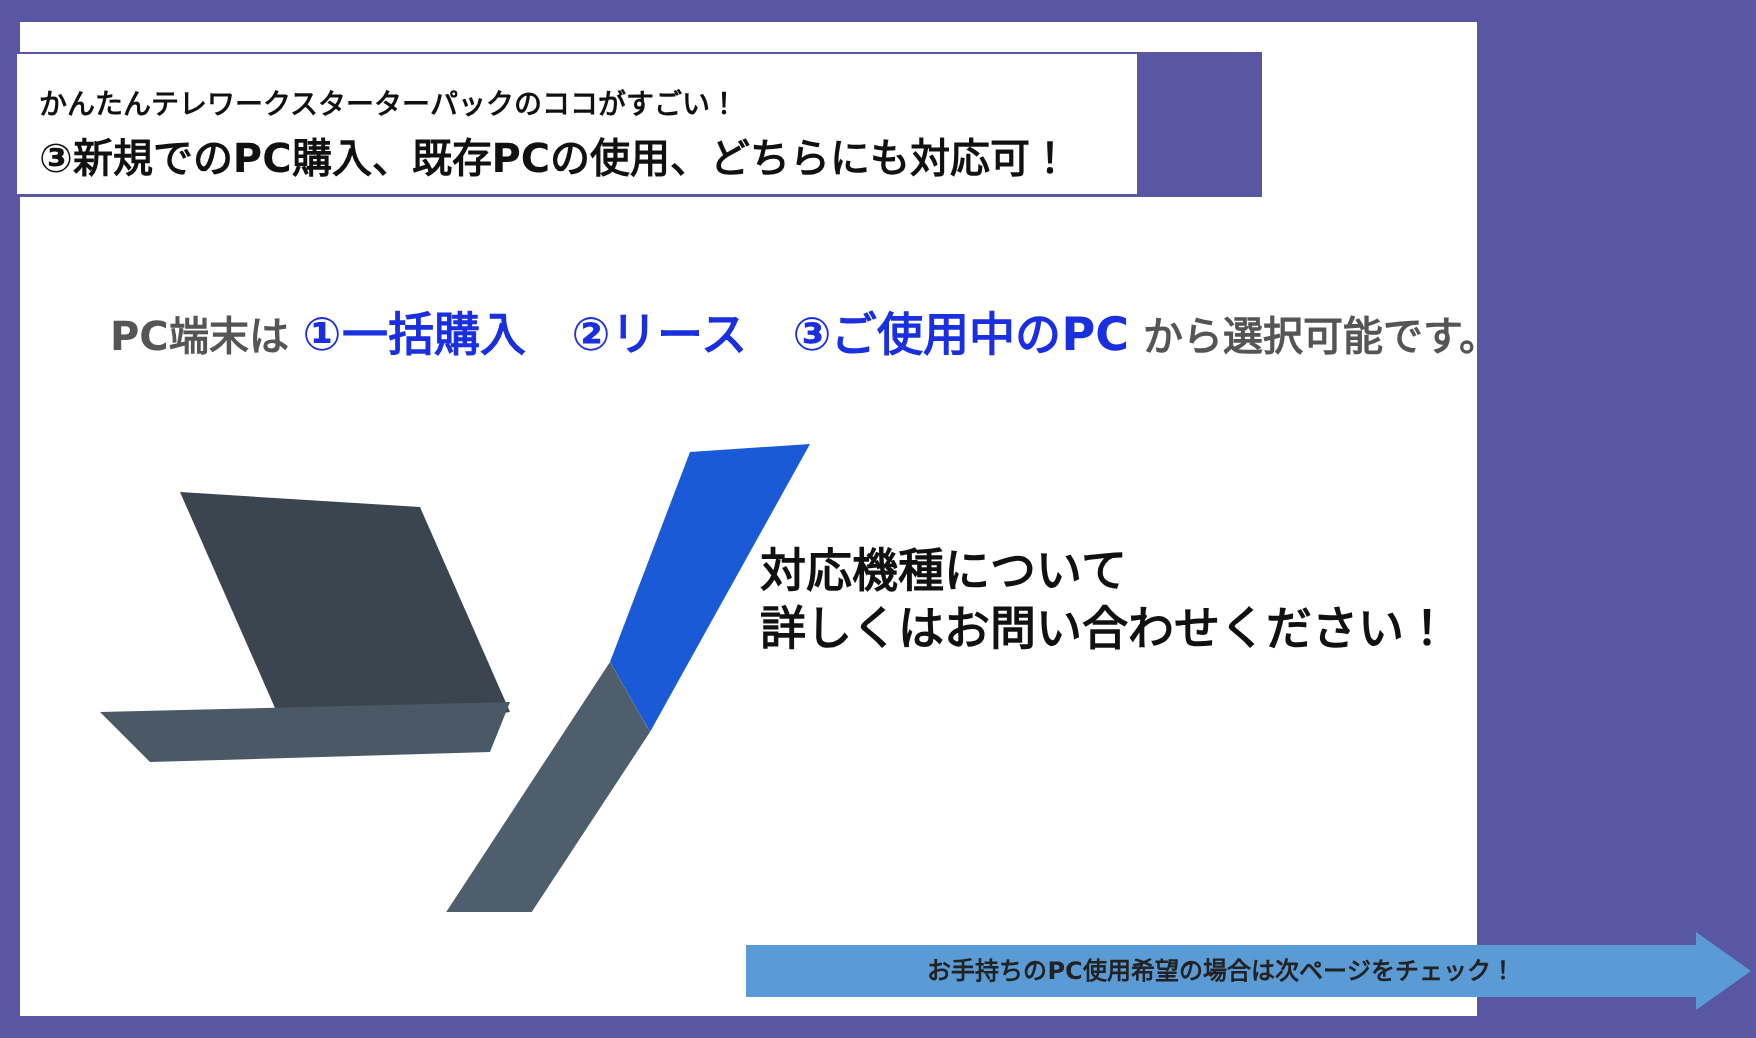かんたんテレワークスターターパックのココがすごい！
③新規でのPC購入、既存PCの使用、どちらにも対応可！
PC端末は ①一括購入　②リース　③ご使用中のPC から選択可能です。
対応機種について
詳しくはお問い合わせください！
お手持ちのPC使用希望の場合は次ページをチェック！